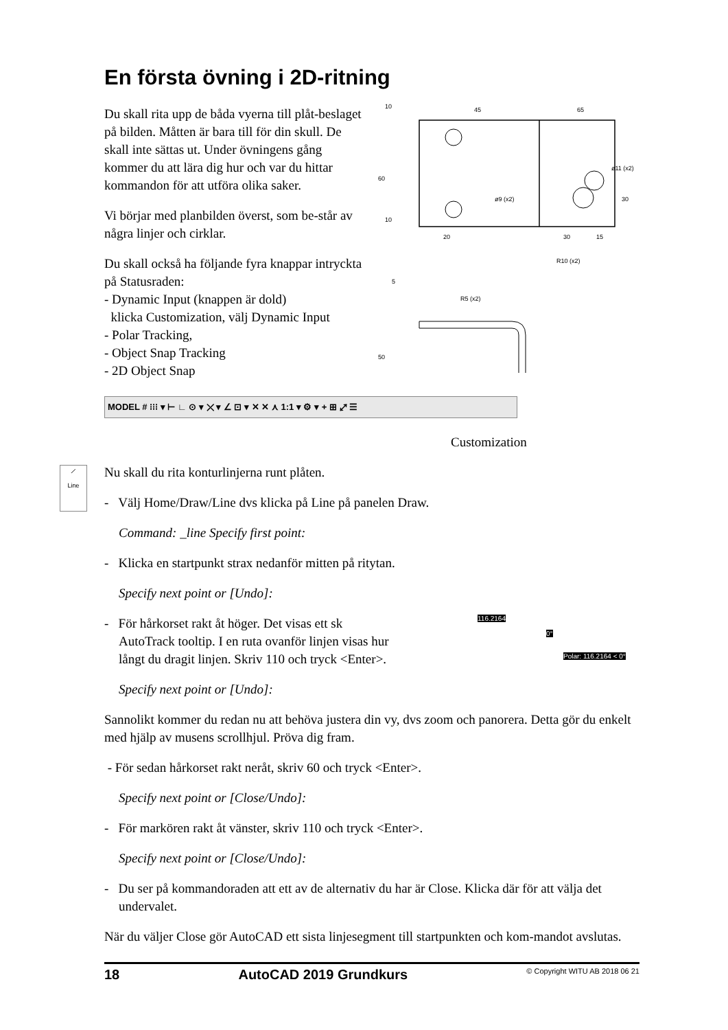En första övning i 2D-ritning
Du skall rita upp de båda vyerna till plåt-beslaget på bilden. Måtten är bara till för din skull. De skall inte sättas ut. Under övningens gång kommer du att lära dig hur och var du hittar kommandon för att utföra olika saker.
Vi börjar med planbilden överst, som be-står av några linjer och cirklar.
Du skall också ha följande fyra knappar intryckta på Statusraden:
- Dynamic Input (knappen är dold)
klicka Customization, välj Dynamic Input
- Polar Tracking,
- Object Snap Tracking
- 2D Object Snap
45
65
ø11 (x2)
ø9 (x2)
20
30
15
R10 (x2)
R5 (x2)
10
60
30
10
5
50
MODEL # ⁝⁝⁝ ▾ ⊢ ∟ ⊙ ▾ ⤫ ▾ ∠ ⊡ ▾ ✕ ✕ ⋏ 1:1 ▾ ⚙ ▾ + ⊞ ⤢ ☰
Customization
⟋
Line
Nu skall du rita konturlinjerna runt plåten.
- Välj Home/Draw/Line dvs klicka på Line på panelen Draw.
Command: _line Specify first point:
- Klicka en startpunkt strax nedanför mitten på ritytan.
Specify next point or [Undo]:
- För hårkorset rakt åt höger. Det visas ett sk AutoTrack tooltip. I en ruta ovanför linjen visas hur långt du dragit linjen. Skriv 110 och tryck <Enter>.
116.2164
0°
Polar: 116.2164 < 0°
Specify next point or [Undo]:
Sannolikt kommer du redan nu att behöva justera din vy, dvs zoom och panorera. Detta gör du enkelt med hjälp av musens scrollhjul. Pröva dig fram.
- För sedan hårkorset rakt neråt, skriv 60 och tryck <Enter>.
Specify next point or [Close/Undo]:
- För markören rakt åt vänster, skriv 110 och tryck <Enter>.
Specify next point or [Close/Undo]:
- Du ser på kommandoraden att ett av de alternativ du har är Close. Klicka där för att välja det undervalet.
När du väljer Close gör AutoCAD ett sista linjesegment till startpunkten och kom-mandot avslutas.
18 AutoCAD 2019 Grundkurs © Copyright WITU AB 2018 06 21